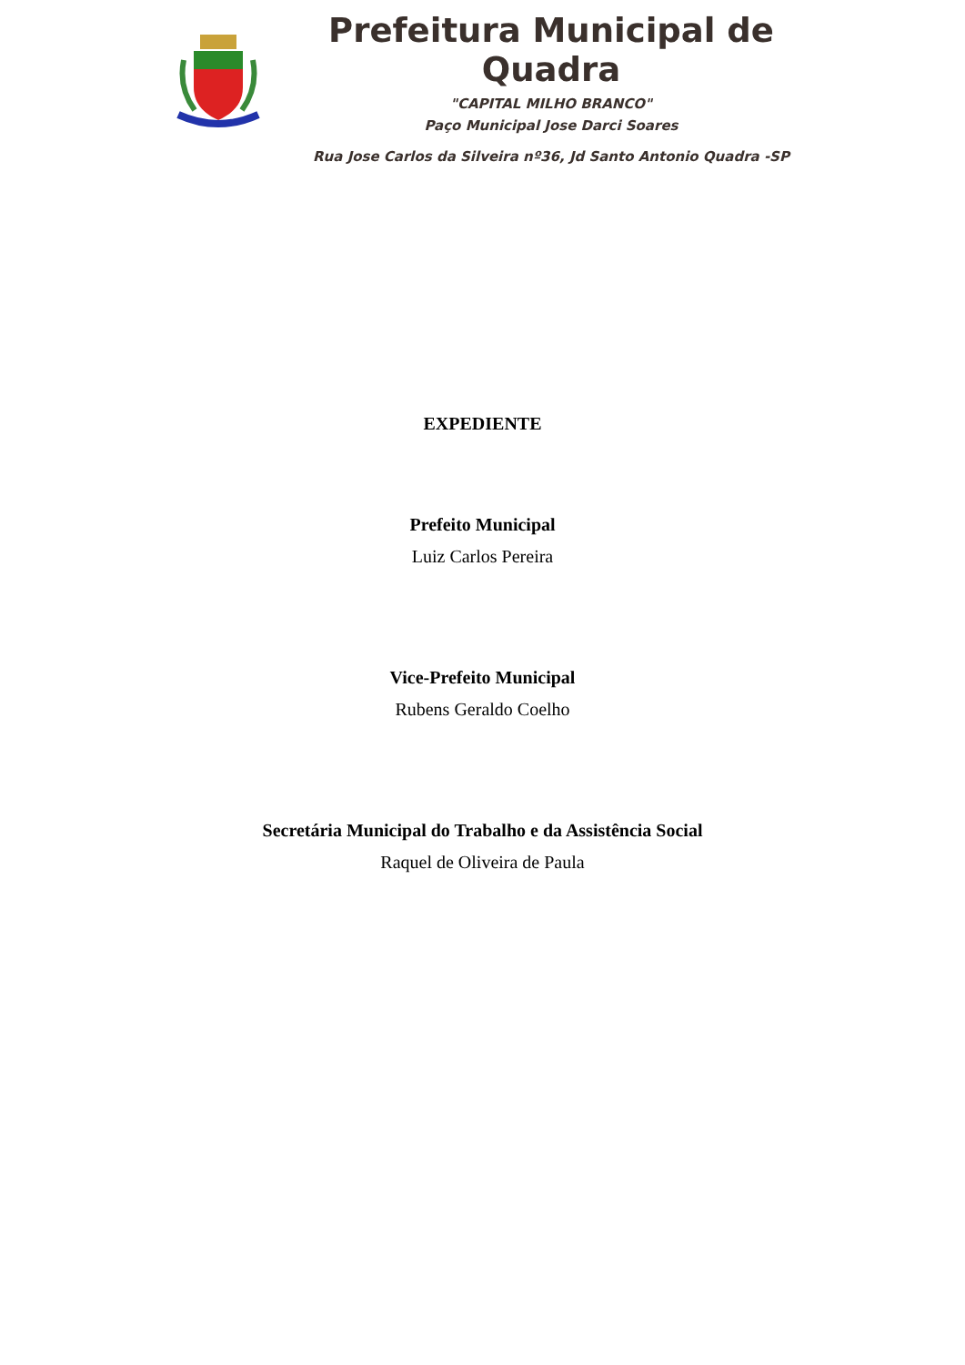Prefeitura Municipal de Quadra
"CAPITAL MILHO BRANCO"
Paço Municipal Jose Darci Soares
Rua Jose Carlos da Silveira nº36, Jd Santo Antonio Quadra -SP
EXPEDIENTE
Prefeito Municipal
Luiz Carlos Pereira
Vice-Prefeito Municipal
Rubens Geraldo Coelho
Secretária Municipal do Trabalho e da Assistência Social
Raquel de Oliveira de Paula